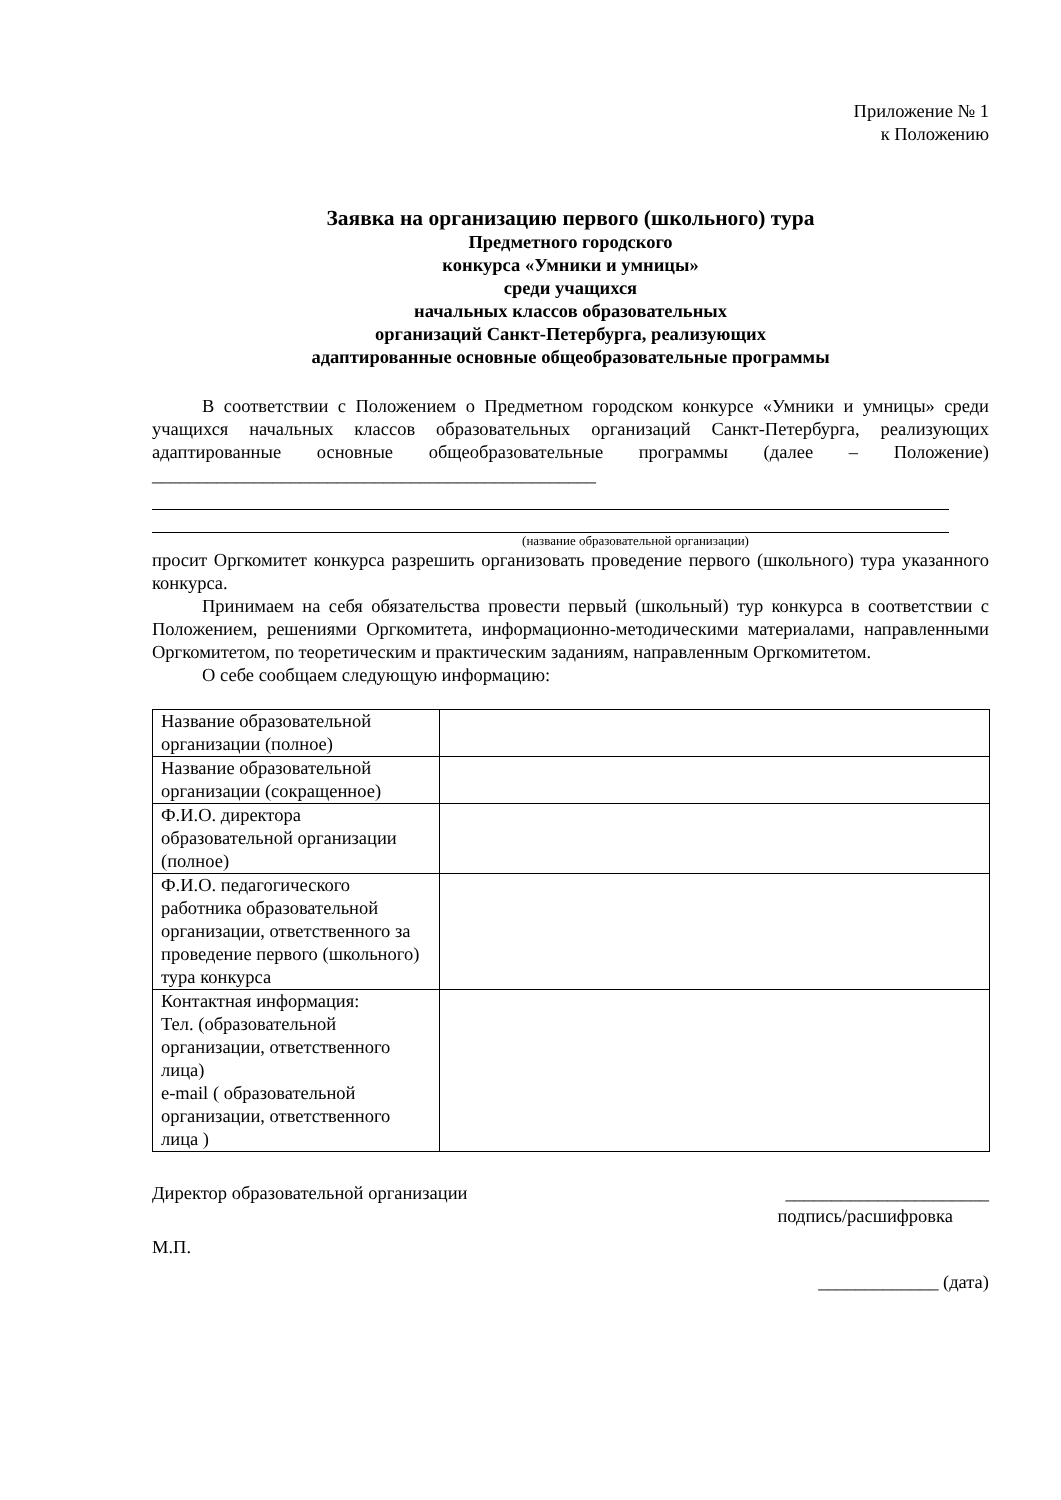Приложение № 1
к Положению
Заявка на организацию первого (школьного) тура
Предметного городского
конкурса «Умники и умницы»
среди учащихся
начальных классов образовательных
организаций Санкт-Петербурга, реализующих
адаптированные основные общеобразовательные программы
В соответствии с Положением о Предметном городском конкурсе «Умники и умницы» среди учащихся начальных классов образовательных организаций Санкт-Петербурга, реализующих адаптированные основные общеобразовательные программы (далее – Положение) ________________________________________________
(название образовательной организации)
просит Оргкомитет конкурса разрешить организовать проведение первого (школьного) тура указанного конкурса.
Принимаем на себя обязательства провести первый (школьный) тур конкурса в соответствии с Положением, решениями Оргкомитета, информационно-методическими материалами, направленными Оргкомитетом, по теоретическим и практическим заданиям, направленным Оргкомитетом.
О себе сообщаем следующую информацию:
| Название образовательной организации (полное) | |
| Название образовательной организации (сокращенное) | |
| Ф.И.О. директора образовательной организации (полное) | |
| Ф.И.О. педагогического работника образовательной организации, ответственного за проведение первого (школьного) тура конкурса | |
| Контактная информация: Тел. (образовательной организации, ответственного лица) e-mail ( образовательной организации, ответственного лица ) | |
Директор образовательной организации ______________________
подпись/расшифровка
М.П.
_____________ (дата)